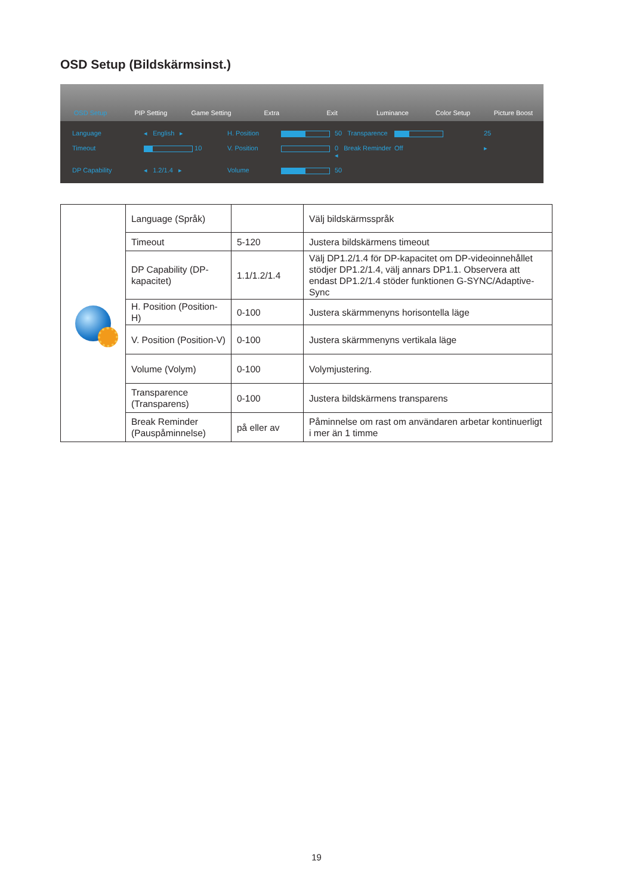OSD Setup (Bildskärmsinst.)
OSD Setup PIP Setting Game Setting Extra Exit Luminance Color Setup Picture Boost
Language ◂ English ▸ H. Position 50 Transparence 25 Timeout 10 V. Position 0 Break Reminder ◂ Off ▸ DP Capability ◂ 1.2/1.4 ▸ Volume 50
| | Language (Språk) | | Välj bildskärmsspråk |
| | Timeout | 5-120 | Justera bildskärmens timeout |
| | DP Capability (DP-kapacitet) | 1.1/1.2/1.4 | Välj DP1.2/1.4 för DP-kapacitet om DP-videoinnehållet stödjer DP1.2/1.4, välj annars DP1.1. Observera att endast DP1.2/1.4 stöder funktionen G-SYNC/Adaptive-Sync |
| | H. Position (Position-H) | 0-100 | Justera skärmmenyns horisontella läge |
| | V. Position (Position-V) | 0-100 | Justera skärmmenyns vertikala läge |
| | Volume (Volym) | 0-100 | Volymjustering. |
| | Transparence (Transparens) | 0-100 | Justera bildskärmens transparens |
| | Break Reminder (Pauspåminnelse) | på eller av | Påminnelse om rast om användaren arbetar kontinuerligt i mer än 1 timme |
19